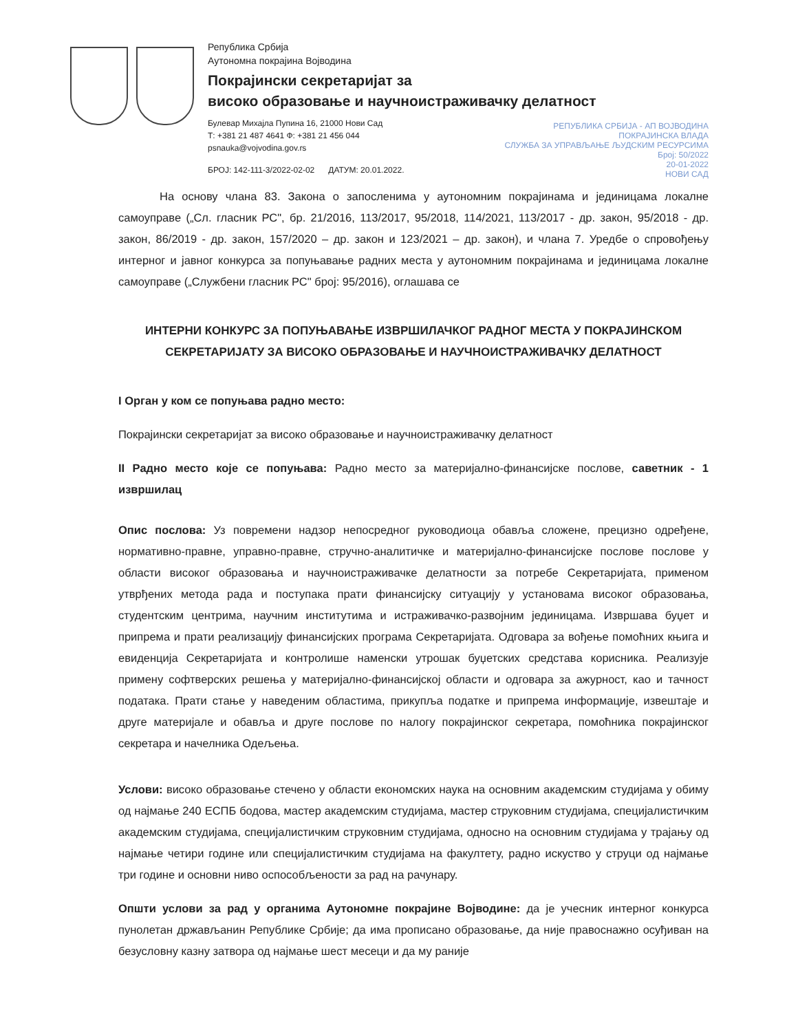Република Србија
Аутономна покрајина Војводина
Покрајински секретаријат за
високо образовање и научноистраживачку делатност
Булевар Михајла Пупина 16, 21000 Нови Сад
Т: +381 21 487 4641 Ф: +381 21 456 044
psnauka@vojvodina.gov.rs
БРОЈ: 142-111-3/2022-02-02 ДАТУМ: 20.01.2022.
РЕПУБЛИКА СРБИЈА - АП ВОЈВОДИНА
ПОКРАЈИНСКА ВЛАДА
СЛУЖБА ЗА УПРАВЉАЊЕ ЉУДСКИМ РЕСУРСИМА
Број: 50/2022
20-01-2022
НОВИ САД
На основу члана 83. Закона о запосленима у аутономним покрајинама и јединицама локалне самоуправе („Сл. гласник РС", бр. 21/2016, 113/2017, 95/2018, 114/2021, 113/2017 - др. закон, 95/2018 - др. закон, 86/2019 - др. закон, 157/2020 – др. закон и 123/2021 – др. закон), и члана 7. Уредбе о спровођењу интерног и јавног конкурса за попуњавање радних места у аутономним покрајинама и јединицама локалне самоуправе („Службени гласник РС" број: 95/2016), оглашава се
ИНТЕРНИ КОНКУРС ЗА ПОПУЊАВАЊЕ ИЗВРШИЛАЧКОГ РАДНОГ МЕСТА У ПОКРАЈИНСКОМ СЕКРЕТАРИЈАТУ ЗА ВИСОКО ОБРАЗОВАЊЕ И НАУЧНОИСТРАЖИВАЧКУ ДЕЛАТНОСТ
I Орган у ком се попуњава радно место:
Покрајински секретаријат за високо образовање и научноистраживачку делатност
II Радно место које се попуњава: Радно место за материјално-финансијске послове, саветник - 1 извршилац
Опис послова: Уз повремени надзор непосредног руководиоца обавља сложене, прецизно одређене, нормативно-правне, управно-правне, стручно-аналитичке и материјално-финансијске послове послове у области високог образовања и научноистраживачке делатности за потребе Секретаријата, применом утврђених метода рада и поступака прати финансијску ситуацију у установама високог образовања, студентским центрима, научним институтима и истраживачко-развојним јединицама. Извршава буџет и припрема и прати реализацију финансијских програма Секретаријата. Одговара за вођење помоћних књига и евиденција Секретаријата и контролише наменски утрошак буџетских средстава корисника. Реализује примену софтверских решења у материјално-финансијској области и одговара за ажурност, као и тачност података. Прати стање у наведеним областима, прикупља податке и припрема информације, извештаје и друге материјале и обавља и друге послове по налогу покрајинског секретара, помоћника покрајинског секретара и начелника Одељења.
Услови: високо образовање стечено у области економских наука на основним академским студијама у обиму од најмање 240 ЕСПБ бодова, мастер академским студијама, мастер струковним студијама, специјалистичким академским студијама, специјалистичким струковним студијама, односно на основним студијама у трајању од најмање четири године или специјалистичким студијама на факултету, радно искуство у струци од најмање три године и основни ниво оспособљености за рад на рачунару.
Општи услови за рад у органима Аутономне покрајине Војводине: да је учесник интерног конкурса пунолетан држављанин Републике Србије; да има прописано образовање, да није правоснажно осуђиван на безусловну казну затвора од најмање шест месеци и да му раније